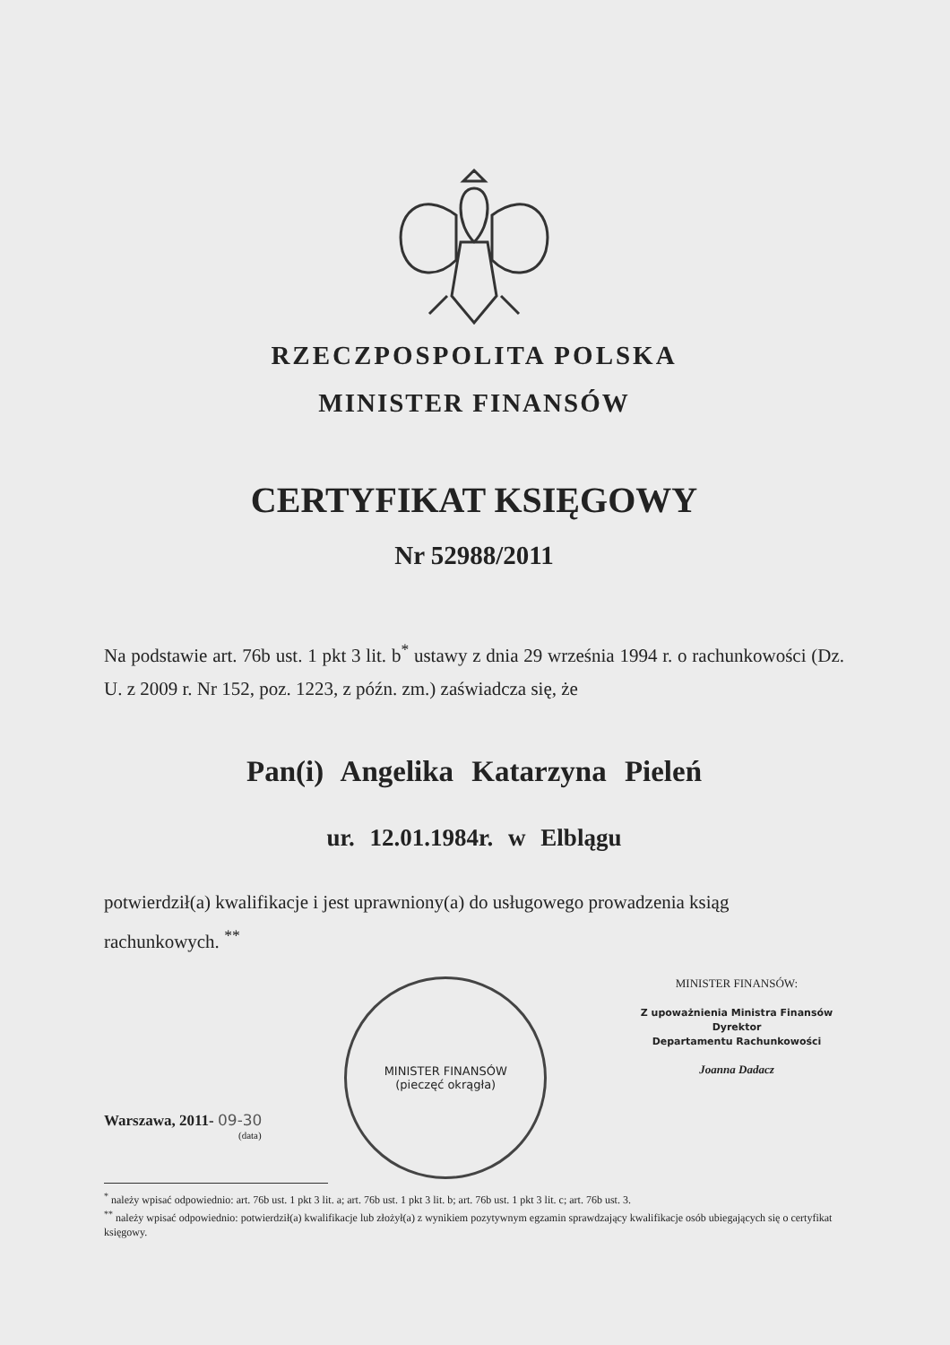RZECZPOSPOLITA POLSKA
MINISTER FINANSÓW
CERTYFIKAT KSIĘGOWY
Nr 52988/2011
Na podstawie art. 76b ust. 1 pkt 3 lit. b<sup>*</sup> ustawy z dnia 29 września 1994 r. o rachunkowości (Dz. U. z 2009 r. Nr 152, poz. 1223, z późn. zm.) zaświadcza się, że
Pan(i) Angelika Katarzyna Pieleń
ur. 12.01.1984r. w Elblągu
potwierdził(a) kwalifikacje i jest uprawniony(a) do usługowego prowadzenia ksiąg rachunkowych. <sup>**</sup>
Warszawa, 2011- 09-30
(data)
MINISTER FINANSÓW
(pieczęć okrągła)
MINISTER FINANSÓW:
Z upoważnienia Ministra Finansów
Dyrektor
Departamentu Rachunkowości
Joanna Dadacz
<sup>*</sup> należy wpisać odpowiednio: art. 76b ust. 1 pkt 3 lit. a; art. 76b ust. 1 pkt 3 lit. b; art. 76b ust. 1 pkt 3 lit. c; art. 76b ust. 3.
<sup>**</sup> należy wpisać odpowiednio: potwierdził(a) kwalifikacje lub złożył(a) z wynikiem pozytywnym egzamin sprawdzający kwalifikacje osób ubiegających się o certyfikat księgowy.